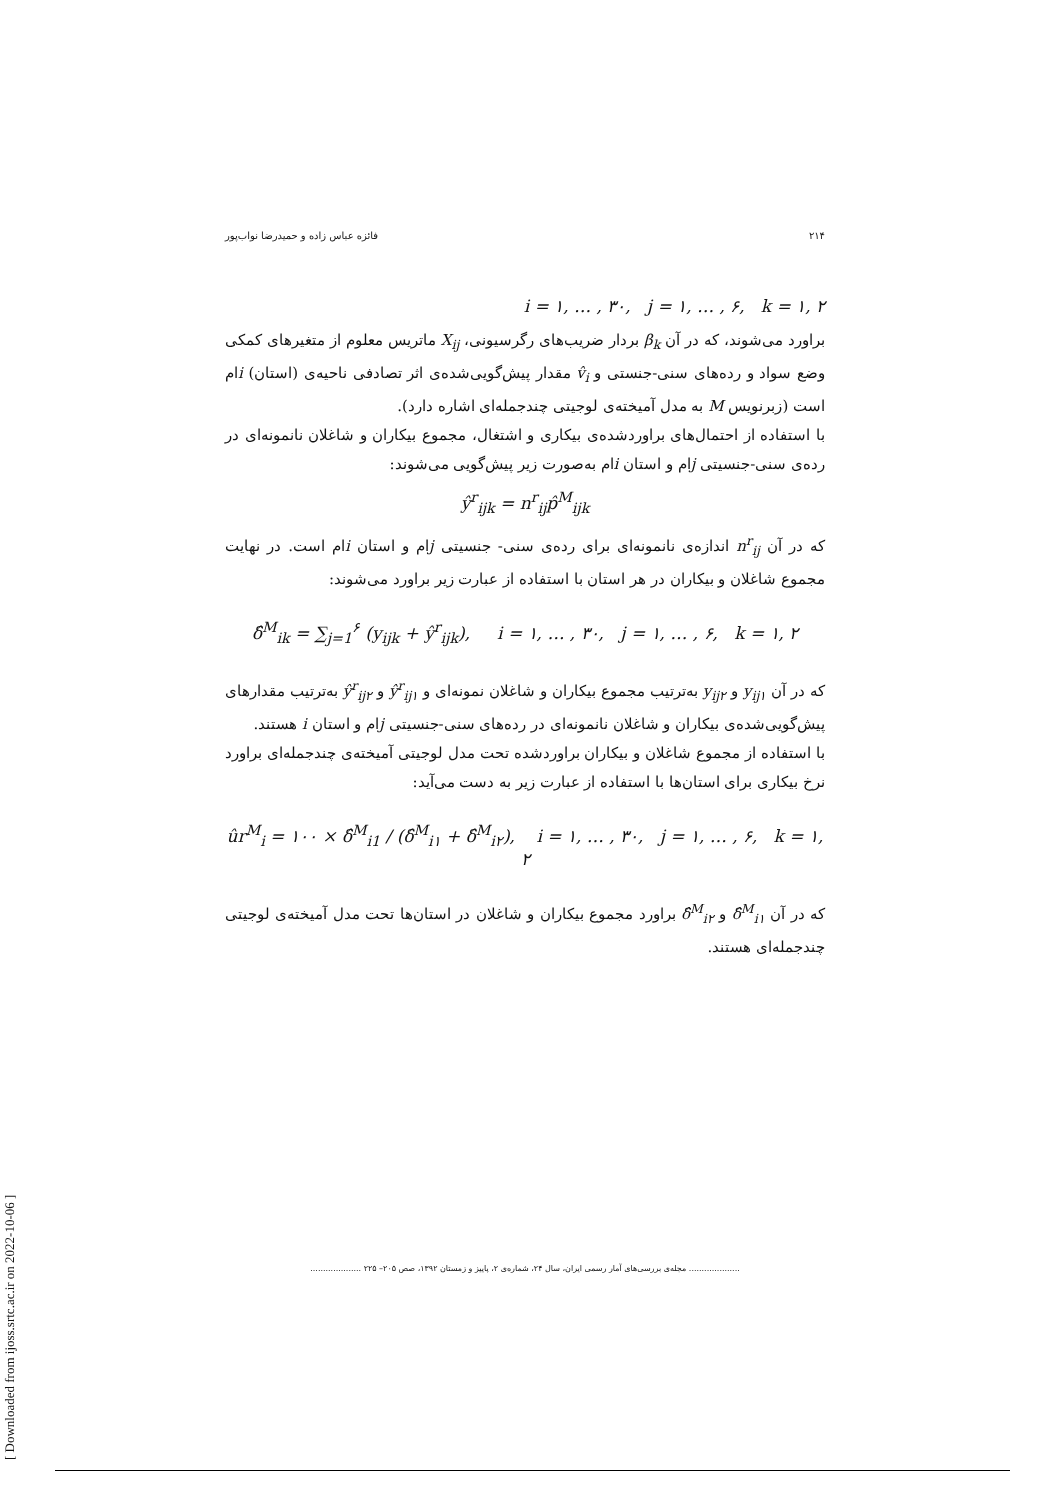[ Downloaded from ijoss.srtc.ac.ir on 2022-10-06 ]
۲۱۴ فائزه عباس زاده و حمیدرضا نواب‌پور
i = ۱, … , ۳۰, j = ۱, … , ۶, k = ۱, ۲
براورد می‌شوند، که در آن β<sub>k</sub> بردار ضریب‌های رگرسیونی، X<sub>ij</sub> ماتریس معلوم از متغیرهای کمکی وضع سواد و رده‌های سنی-جنستی و v̂<sub>i</sub> مقدار پیش‌گویی‌شده‌ی اثر تصادفی ناحیه‌ی (استان) iام است (زبرنویس M به مدل آمیخته‌ی لوجیتی چندجمله‌ای اشاره دارد).
با استفاده از احتمال‌های براوردشده‌ی بیکاری و اشتغال، مجموع بیکاران و شاغلان نانمونه‌ای در رده‌ی سنی-جنسیتی jام و استان iام به‌صورت زیر پیش‌گویی می‌شوند:
ŷ<sup>r</sup><sub>ijk</sub> = n<sup>r</sup><sub>ij</sub>p̂<sup>M</sup><sub>ijk</sub>
که در آن n<sup>r</sup><sub>ij</sub> اندازه‌ی نانمونه‌ای برای رده‌ی سنی- جنسیتی jام و استان iام است. در نهایت مجموع شاغلان و بیکاران در هر استان با استفاده از عبارت زیر براورد می‌شوند:
δ̂<sup>M</sup><sub>ik</sub> = ∑<sub>j=1</sub><sup>۶</sup> (y<sub>ijk</sub> + ŷ<sup>r</sup><sub>ijk</sub>), i = ۱, … , ۳۰, j = ۱, … , ۶, k = ۱, ۲
که در آن y<sub>ij۱</sub> و y<sub>ij۲</sub> به‌ترتیب مجموع بیکاران و شاغلان نمونه‌ای و ŷ<sup>r</sup><sub>ij۱</sub> و ŷ<sup>r</sup><sub>ij۲</sub> به‌ترتیب مقدارهای پیش‌گویی‌شده‌ی بیکاران و شاغلان نانمونه‌ای در رده‌های سنی-جنسیتی jام و استان i هستند.
با استفاده از مجموع شاغلان و بیکاران براوردشده تحت مدل لوجیتی آمیخته‌ی چندجمله‌ای براورد نرخ بیکاری برای استان‌ها با استفاده از عبارت زیر به دست می‌آید:
ûr<sup>M</sup><sub>i</sub> = ۱۰۰ × δ̂<sup>M</sup><sub>i1</sub> / (δ̂<sup>M</sup><sub>i۱</sub> + δ̂<sup>M</sup><sub>i۲</sub>), i = ۱, … , ۳۰, j = ۱, … , ۶, k = ۱, ۲
که در آن δ̂<sup>M</sup><sub>i۱</sub> و δ̂<sup>M</sup><sub>i۲</sub> براورد مجموع بیکاران و شاغلان در استان‌ها تحت مدل آمیخته‌ی لوجیتی چندجمله‌ای هستند.
.................... مجله‌ی بررسی‌های آمار رسمی ایران، سال ۲۴، شماره‌ی ۲، پاییز و زمستان ۱۳۹۲، صص ۲۰۵– ۲۲۵ ....................